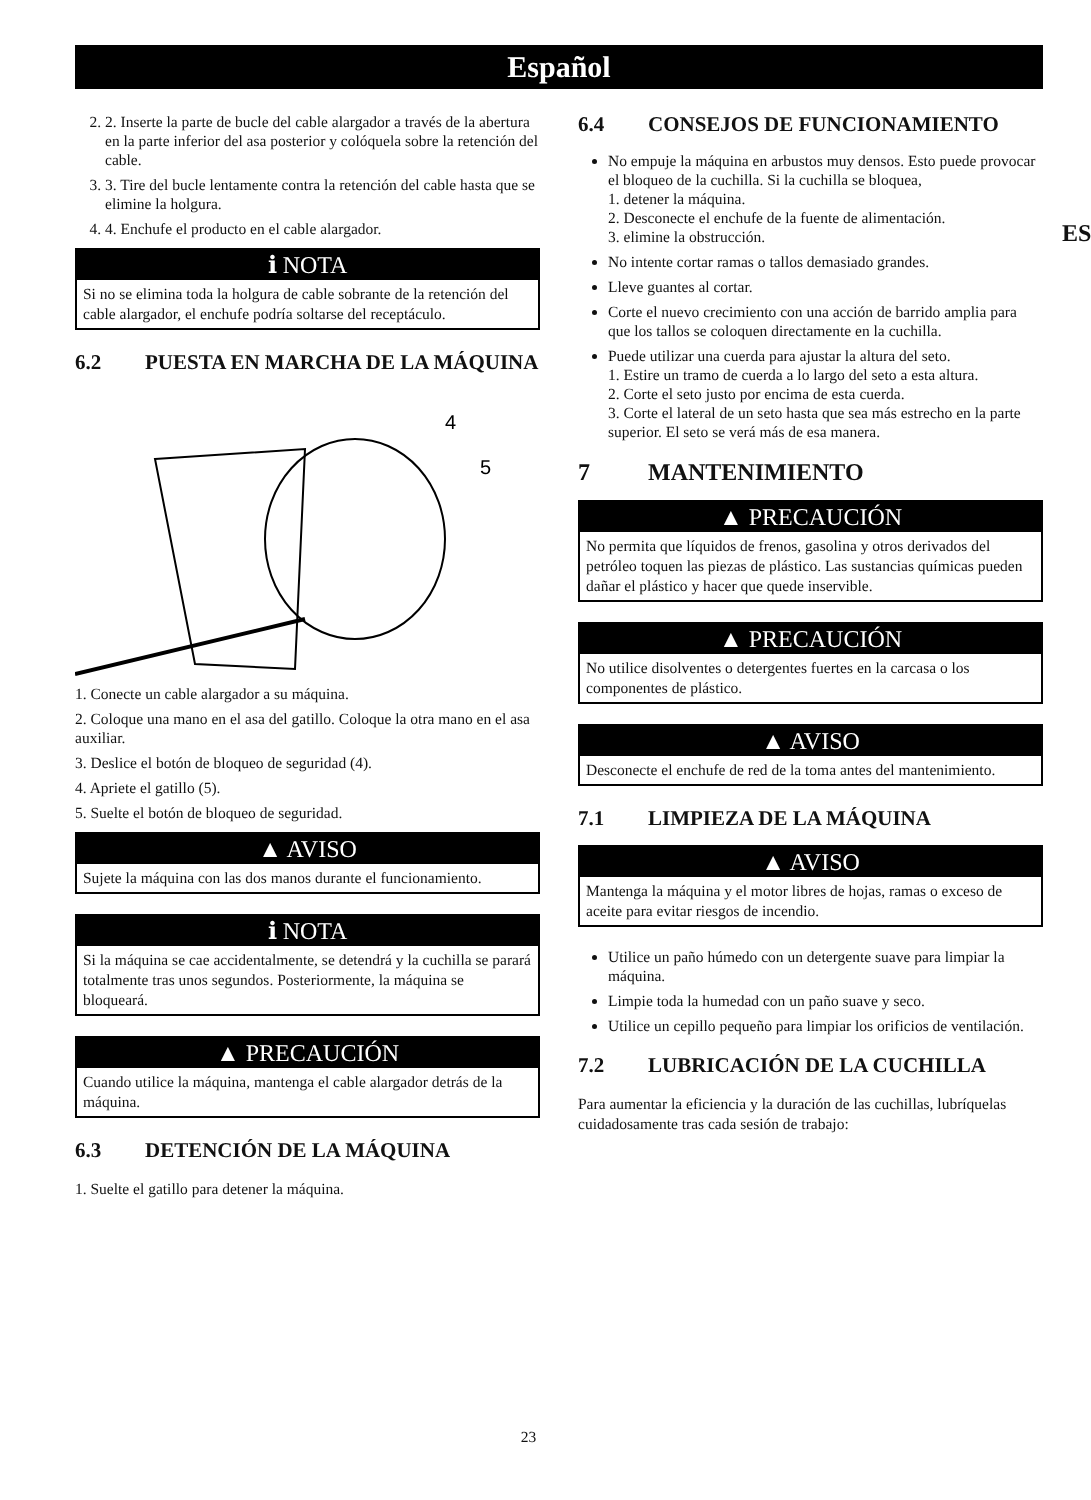Español
ES
2. 2. Inserte la parte de bucle del cable alargador a través de la abertura en la parte inferior del asa posterior y colóquela sobre la retención del cable.
3. 3. Tire del bucle lentamente contra la retención del cable hasta que se elimine la holgura.
4. 4. Enchufe el producto en el cable alargador.
ℹ NOTA
Si no se elimina toda la holgura de cable sobrante de la retención del cable alargador, el enchufe podría soltarse del receptáculo.
6.2 PUESTA EN MARCHA DE LA MÁQUINA
4
5
1. Conecte un cable alargador a su máquina.
2. Coloque una mano en el asa del gatillo. Coloque la otra mano en el asa auxiliar.
3. Deslice el botón de bloqueo de seguridad (4).
4. Apriete el gatillo (5).
5. Suelte el botón de bloqueo de seguridad.
▲ AVISO
Sujete la máquina con las dos manos durante el funcionamiento.
ℹ NOTA
Si la máquina se cae accidentalmente, se detendrá y la cuchilla se parará totalmente tras unos segundos. Posteriormente, la máquina se bloqueará.
▲ PRECAUCIÓN
Cuando utilice la máquina, mantenga el cable alargador detrás de la máquina.
6.3 DETENCIÓN DE LA MÁQUINA
1. Suelte el gatillo para detener la máquina.
6.4 CONSEJOS DE FUNCIONAMIENTO
No empuje la máquina en arbustos muy densos. Esto puede provocar el bloqueo de la cuchilla. Si la cuchilla se bloquea,
1. detener la máquina.
2. Desconecte el enchufe de la fuente de alimentación.
3. elimine la obstrucción.
No intente cortar ramas o tallos demasiado grandes.
Lleve guantes al cortar.
Corte el nuevo crecimiento con una acción de barrido amplia para que los tallos se coloquen directamente en la cuchilla.
Puede utilizar una cuerda para ajustar la altura del seto.
1. Estire un tramo de cuerda a lo largo del seto a esta altura.
2. Corte el seto justo por encima de esta cuerda.
3. Corte el lateral de un seto hasta que sea más estrecho en la parte superior. El seto se verá más de esa manera.
7 MANTENIMIENTO
▲ PRECAUCIÓN
No permita que líquidos de frenos, gasolina y otros derivados del petróleo toquen las piezas de plástico. Las sustancias químicas pueden dañar el plástico y hacer que quede inservible.
▲ PRECAUCIÓN
No utilice disolventes o detergentes fuertes en la carcasa o los componentes de plástico.
▲ AVISO
Desconecte el enchufe de red de la toma antes del mantenimiento.
7.1 LIMPIEZA DE LA MÁQUINA
▲ AVISO
Mantenga la máquina y el motor libres de hojas, ramas o exceso de aceite para evitar riesgos de incendio.
Utilice un paño húmedo con un detergente suave para limpiar la máquina.
Limpie toda la humedad con un paño suave y seco.
Utilice un cepillo pequeño para limpiar los orificios de ventilación.
7.2 LUBRICACIÓN DE LA CUCHILLA
Para aumentar la eficiencia y la duración de las cuchillas, lubríquelas cuidadosamente tras cada sesión de trabajo:
23